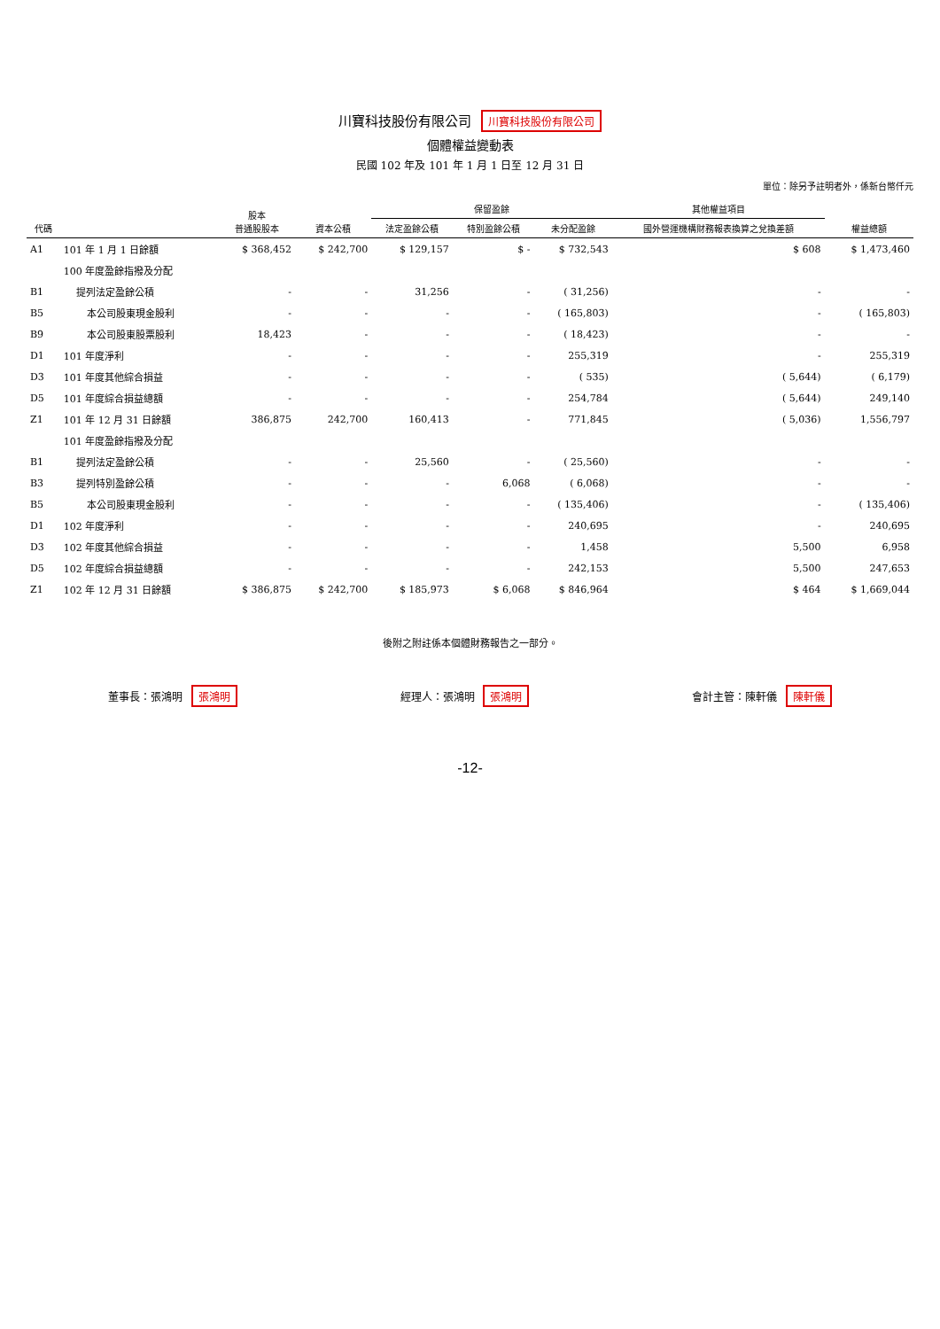川寶科技股份有限公司 川寶科技股份有限公司
個體權益變動表
民國 102 年及 101 年 1 月 1 日至 12 月 31 日
單位：除另予註明者外，係新台幣仟元
| 代碼 | | 股本 普通股股本 | 資本公積 | 保留盈餘 | | | 其他權益項目 | 權益總額 |
| --- | --- | --- | --- | --- | --- | --- | --- | --- |
| | | | | 法定盈餘公積 | 特別盈餘公積 | 未分配盈餘 | 國外營運機構財務報表換算之兌換差額 | |
| A1 | 101 年 1 月 1 日餘額 | $ 368,452 | $ 242,700 | $ 129,157 | $ - | $ 732,543 | $ 608 | $ 1,473,460 |
| | 100 年度盈餘指撥及分配 | | | | | | | |
| B1 | 提列法定盈餘公積 | - | - | 31,256 | - | ( 31,256) | - | - |
| B5 | 本公司股東現金股利 | - | - | - | - | ( 165,803) | - | ( 165,803) |
| B9 | 本公司股東股票股利 | 18,423 | - | - | - | ( 18,423) | - | - |
| D1 | 101 年度淨利 | - | - | - | - | 255,319 | - | 255,319 |
| D3 | 101 年度其他綜合損益 | - | - | - | - | ( 535) | ( 5,644) | ( 6,179) |
| D5 | 101 年度綜合損益總額 | - | - | - | - | 254,784 | ( 5,644) | 249,140 |
| Z1 | 101 年 12 月 31 日餘額 | 386,875 | 242,700 | 160,413 | - | 771,845 | ( 5,036) | 1,556,797 |
| | 101 年度盈餘指撥及分配 | | | | | | | |
| B1 | 提列法定盈餘公積 | - | - | 25,560 | - | ( 25,560) | - | - |
| B3 | 提列特別盈餘公積 | - | - | - | 6,068 | ( 6,068) | - | - |
| B5 | 本公司股東現金股利 | - | - | - | - | ( 135,406) | - | ( 135,406) |
| D1 | 102 年度淨利 | - | - | - | - | 240,695 | - | 240,695 |
| D3 | 102 年度其他綜合損益 | - | - | - | - | 1,458 | 5,500 | 6,958 |
| D5 | 102 年度綜合損益總額 | - | - | - | - | 242,153 | 5,500 | 247,653 |
| Z1 | 102 年 12 月 31 日餘額 | $ 386,875 | $ 242,700 | $ 185,973 | $ 6,068 | $ 846,964 | $ 464 | $ 1,669,044 |
後附之附註係本個體財務報告之一部分。
董事長：張鴻明 張鴻明 經理人：張鴻明 張鴻明 會計主管：陳軒儀 陳軒儀
-12-